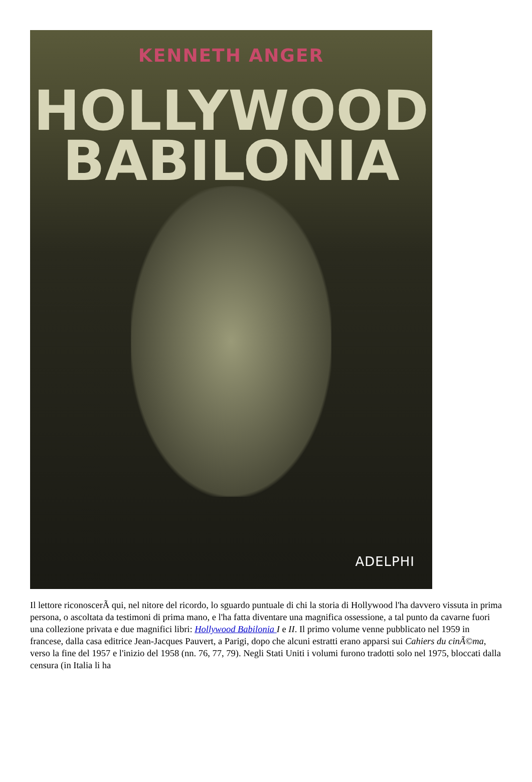KENNETH ANGER
HOLLYWOOD
BABILONIA
ADELPHI
Il lettore riconoscerÃ qui, nel nitore del ricordo, lo sguardo puntuale di chi la storia di Hollywood l'ha davvero vissuta in prima persona, o ascoltata da testimoni di prima mano, e l'ha fatta diventare una magnifica ossessione, a tal punto da cavarne fuori una collezione privata e due magnifici libri: Hollywood Babilonia I e II. Il primo volume venne pubblicato nel 1959 in francese, dalla casa editrice Jean-Jacques Pauvert, a Parigi, dopo che alcuni estratti erano apparsi sui Cahiers du cinÃ©ma, verso la fine del 1957 e l'inizio del 1958 (nn. 76, 77, 79). Negli Stati Uniti i volumi furono tradotti solo nel 1975, bloccati dalla censura (in Italia li ha